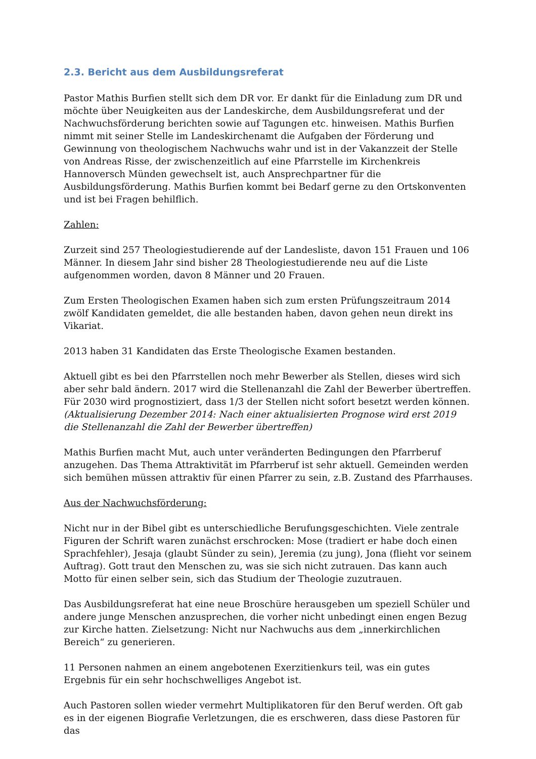2.3. Bericht aus dem Ausbildungsreferat
Pastor Mathis Burfien stellt sich dem DR vor. Er dankt für die Einladung zum DR und möchte über Neuigkeiten aus der Landeskirche, dem Ausbildungsreferat und der Nachwuchsförderung berichten sowie auf Tagungen etc. hinweisen. Mathis Burfien nimmt mit seiner Stelle im Landeskirchenamt die Aufgaben der Förderung und Gewinnung von theologischem Nachwuchs wahr und ist in der Vakanzzeit der Stelle von Andreas Risse, der zwischenzeitlich auf eine Pfarrstelle im Kirchenkreis Hannoversch Münden gewechselt ist, auch Ansprechpartner für die Ausbildungsförderung. Mathis Burfien kommt bei Bedarf gerne zu den Ortskonventen und ist bei Fragen behilflich.
Zahlen:
Zurzeit sind 257 Theologiestudierende auf der Landesliste, davon 151 Frauen und 106 Männer. In diesem Jahr sind bisher 28 Theologiestudierende neu auf die Liste aufgenommen worden, davon 8 Männer und 20 Frauen.
Zum Ersten Theologischen Examen haben sich zum ersten Prüfungszeitraum 2014 zwölf Kandidaten gemeldet, die alle bestanden haben, davon gehen neun direkt ins Vikariat.
2013 haben 31 Kandidaten das Erste Theologische Examen bestanden.
Aktuell gibt es bei den Pfarrstellen noch mehr Bewerber als Stellen, dieses wird sich aber sehr bald ändern. 2017 wird die Stellenanzahl die Zahl der Bewerber übertreffen. Für 2030 wird prognostiziert, dass 1/3 der Stellen nicht sofort besetzt werden können. (Aktualisierung Dezember 2014: Nach einer aktualisierten Prognose wird erst 2019 die Stellenanzahl die Zahl der Bewerber übertreffen)
Mathis Burfien macht Mut, auch unter veränderten Bedingungen den Pfarrberuf anzugehen. Das Thema Attraktivität im Pfarrberuf ist sehr aktuell. Gemeinden werden sich bemühen müssen attraktiv für einen Pfarrer zu sein, z.B. Zustand des Pfarrhauses.
Aus der Nachwuchsförderung:
Nicht nur in der Bibel gibt es unterschiedliche Berufungsgeschichten. Viele zentrale Figuren der Schrift waren zunächst erschrocken: Mose (tradiert er habe doch einen Sprachfehler), Jesaja (glaubt Sünder zu sein), Jeremia (zu jung), Jona (flieht vor seinem Auftrag). Gott traut den Menschen zu, was sie sich nicht zutrauen. Das kann auch Motto für einen selber sein, sich das Studium der Theologie zuzutrauen.
Das Ausbildungsreferat hat eine neue Broschüre herausgeben um speziell Schüler und andere junge Menschen anzusprechen, die vorher nicht unbedingt einen engen Bezug zur Kirche hatten. Zielsetzung: Nicht nur Nachwuchs aus dem „innerkirchlichen Bereich“ zu generieren.
11 Personen nahmen an einem angebotenen Exerzitienkurs teil, was ein gutes Ergebnis für ein sehr hochschwelliges Angebot ist.
Auch Pastoren sollen wieder vermehrt Multiplikatoren für den Beruf werden. Oft gab es in der eigenen Biografie Verletzungen, die es erschweren, dass diese Pastoren für das